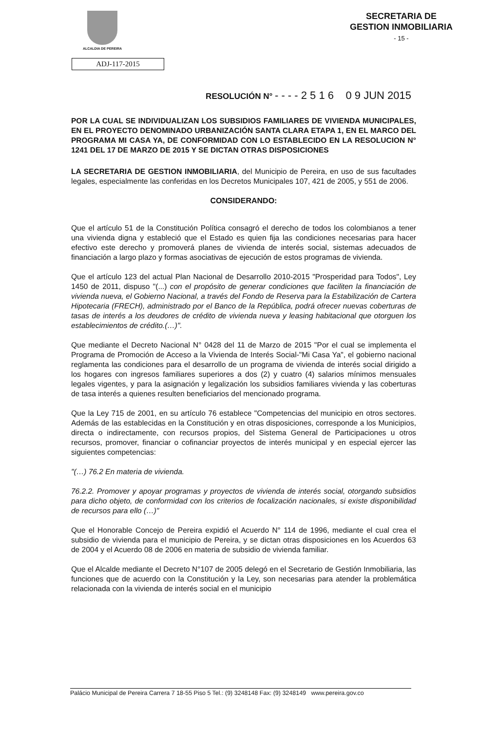ALCALDIA DE PEREIRA
SECRETARIA DE
GESTION INMOBILIARIA
- 15 -
ADJ-117-2015
RESOLUCIÓN N° - - - - 2 5 1 6 0 9 JUN 2015
POR LA CUAL SE INDIVIDUALIZAN LOS SUBSIDIOS FAMILIARES DE VIVIENDA MUNICIPALES, EN EL PROYECTO DENOMINADO URBANIZACIÓN SANTA CLARA ETAPA 1, EN EL MARCO DEL PROGRAMA MI CASA YA, DE CONFORMIDAD CON LO ESTABLECIDO EN LA RESOLUCION N° 1241 DEL 17 DE MARZO DE 2015 Y SE DICTAN OTRAS DISPOSICIONES
LA SECRETARIA DE GESTION INMOBILIARIA, del Municipio de Pereira, en uso de sus facultades legales, especialmente las conferidas en los Decretos Municipales 107, 421 de 2005, y 551 de 2006.
CONSIDERANDO:
Que el artículo 51 de la Constitución Política consagró el derecho de todos los colombianos a tener una vivienda digna y estableció que el Estado es quien fija las condiciones necesarias para hacer efectivo este derecho y promoverá planes de vivienda de interés social, sistemas adecuados de financiación a largo plazo y formas asociativas de ejecución de estos programas de vivienda.
Que el artículo 123 del actual Plan Nacional de Desarrollo 2010-2015 "Prosperidad para Todos", Ley 1450 de 2011, dispuso "(...) con el propósito de generar condiciones que faciliten la financiación de vivienda nueva, el Gobierno Nacional, a través del Fondo de Reserva para la Estabilización de Cartera Hipotecaria (FRECH), administrado por el Banco de la República, podrá ofrecer nuevas coberturas de tasas de interés a los deudores de crédito de vivienda nueva y leasing habitacional que otorguen los establecimientos de crédito.(…)".
Que mediante el Decreto Nacional N° 0428 del 11 de Marzo de 2015 "Por el cual se implementa el Programa de Promoción de Acceso a la Vivienda de Interés Social-"Mi Casa Ya", el gobierno nacional reglamenta las condiciones para el desarrollo de un programa de vivienda de interés social dirigido a los hogares con ingresos familiares superiores a dos (2) y cuatro (4) salarios mínimos mensuales legales vigentes, y para la asignación y legalización los subsidios familiares vivienda y las coberturas de tasa interés a quienes resulten beneficiarios del mencionado programa.
Que la Ley 715 de 2001, en su artículo 76 establece "Competencias del municipio en otros sectores. Además de las establecidas en la Constitución y en otras disposiciones, corresponde a los Municipios, directa o indirectamente, con recursos propios, del Sistema General de Participaciones u otros recursos, promover, financiar o cofinanciar proyectos de interés municipal y en especial ejercer las siguientes competencias:
"(…) 76.2 En materia de vivienda.
76.2.2. Promover y apoyar programas y proyectos de vivienda de interés social, otorgando subsidios para dicho objeto, de conformidad con los criterios de focalización nacionales, si existe disponibilidad de recursos para ello (…)"
Que el Honorable Concejo de Pereira expidió el Acuerdo N° 114 de 1996, mediante el cual crea el subsidio de vivienda para el municipio de Pereira, y se dictan otras disposiciones en los Acuerdos 63 de 2004 y el Acuerdo 08 de 2006 en materia de subsidio de vivienda familiar.
Que el Alcalde mediante el Decreto N°107 de 2005 delegó en el Secretario de Gestión Inmobiliaria, las funciones que de acuerdo con la Constitución y la Ley, son necesarias para atender la problemática relacionada con la vivienda de interés social en el municipio
Palácio Municipal de Pereira Carrera 7 18-55 Piso 5 Tel.: (9) 3248148 Fax: (9) 3248149 www.pereira.gov.co